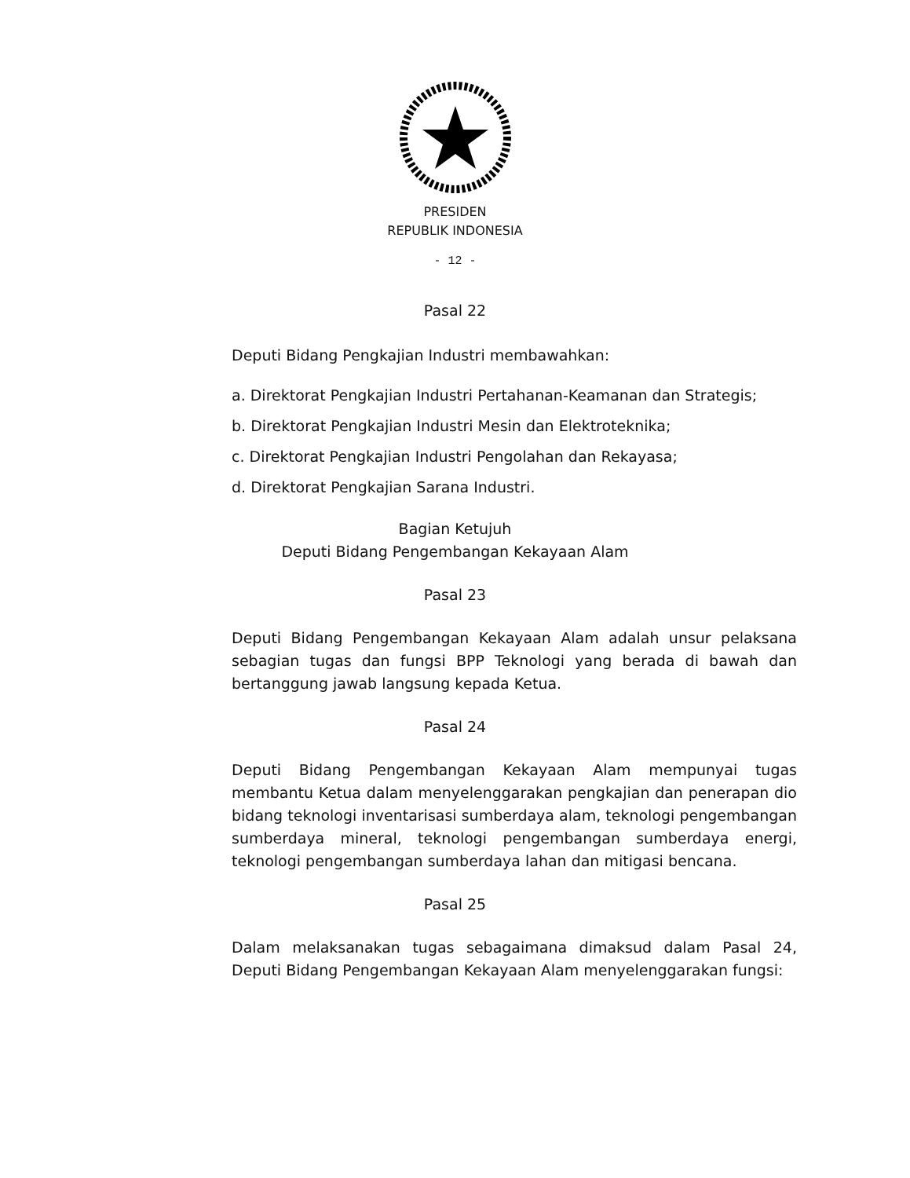PRESIDEN
REPUBLIK INDONESIA
- 12 -
Pasal 22
Deputi Bidang Pengkajian Industri membawahkan:
a. Direktorat Pengkajian Industri Pertahanan-Keamanan dan Strategis;
b. Direktorat Pengkajian Industri Mesin dan Elektroteknika;
c. Direktorat Pengkajian Industri Pengolahan dan Rekayasa;
d. Direktorat Pengkajian Sarana Industri.
Bagian Ketujuh
Deputi Bidang Pengembangan Kekayaan Alam
Pasal 23
Deputi Bidang Pengembangan Kekayaan Alam adalah unsur pelaksana sebagian tugas dan fungsi BPP Teknologi yang berada di bawah dan bertanggung jawab langsung kepada Ketua.
Pasal 24
Deputi Bidang Pengembangan Kekayaan Alam mempunyai tugas membantu Ketua dalam menyelenggarakan pengkajian dan penerapan dio bidang teknologi inventarisasi sumberdaya alam, teknologi pengembangan sumberdaya mineral, teknologi pengembangan sumberdaya energi, teknologi pengembangan sumberdaya lahan dan mitigasi bencana.
Pasal 25
Dalam melaksanakan tugas sebagaimana dimaksud dalam Pasal 24, Deputi Bidang Pengembangan Kekayaan Alam menyelenggarakan fungsi: